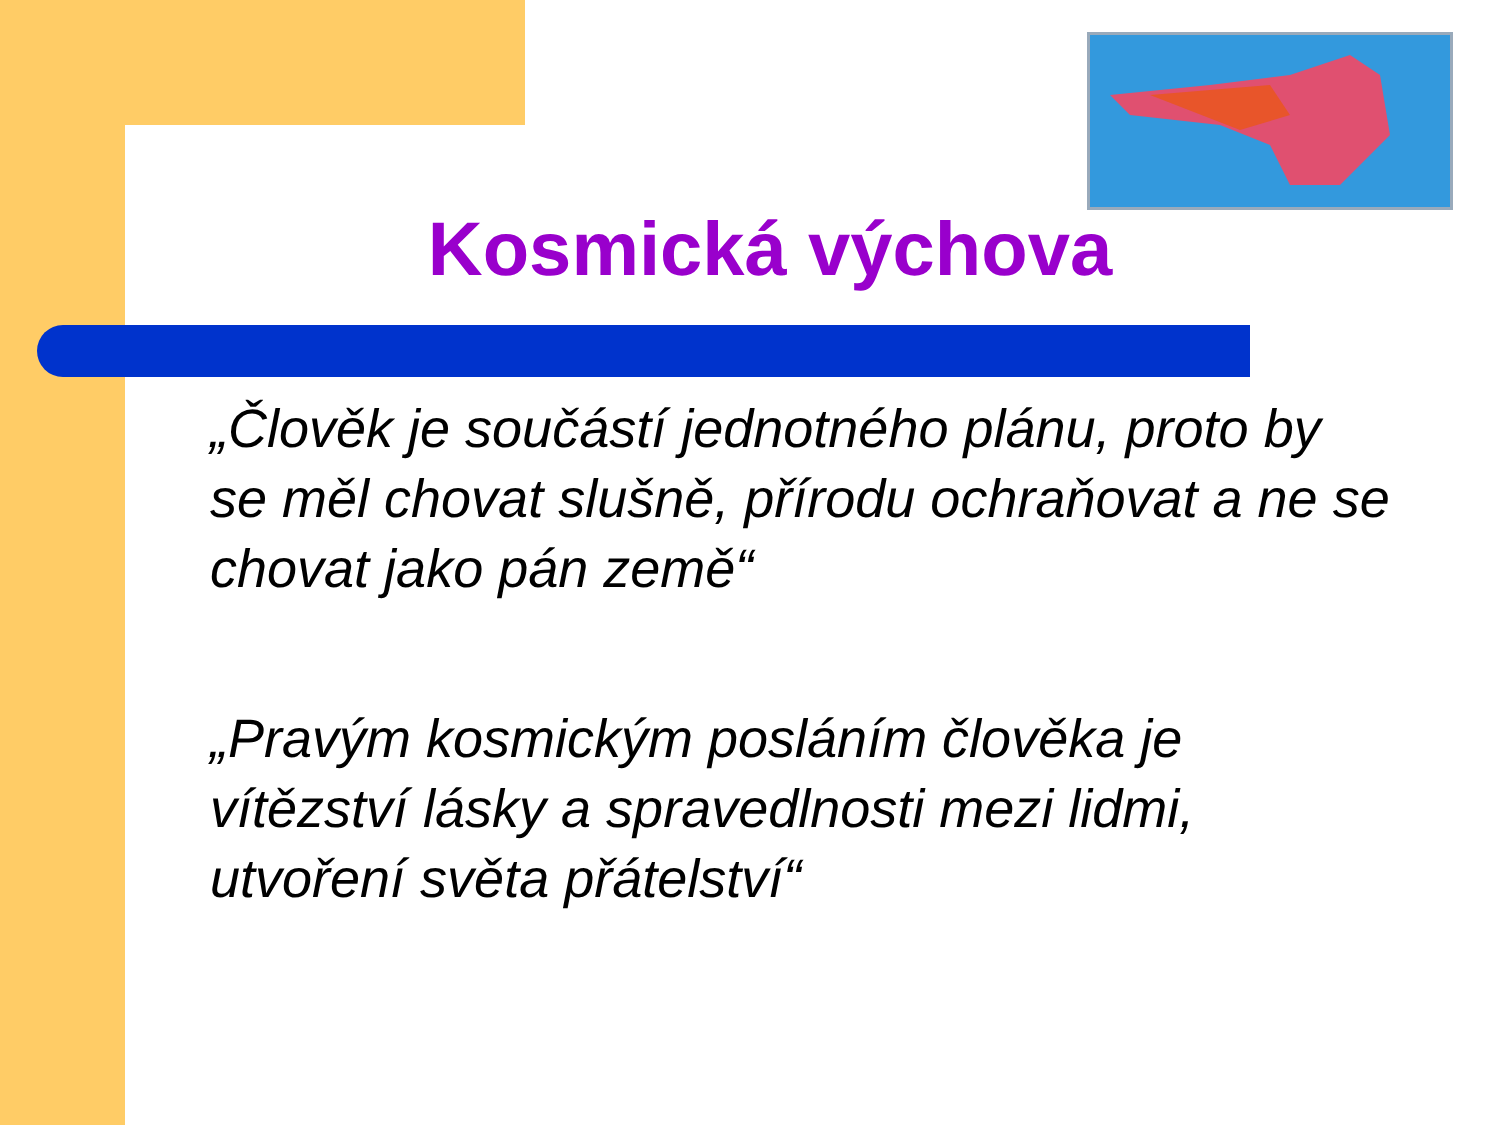Kosmická výchova
„Člověk je součástí jednotného plánu, proto by se měl chovat slušně, přírodu ochraňovat a ne se chovat jako pán země“
„Pravým kosmickým posláním člověka je vítězství lásky a spravedlnosti mezi lidmi, utvoření světa přátelství“